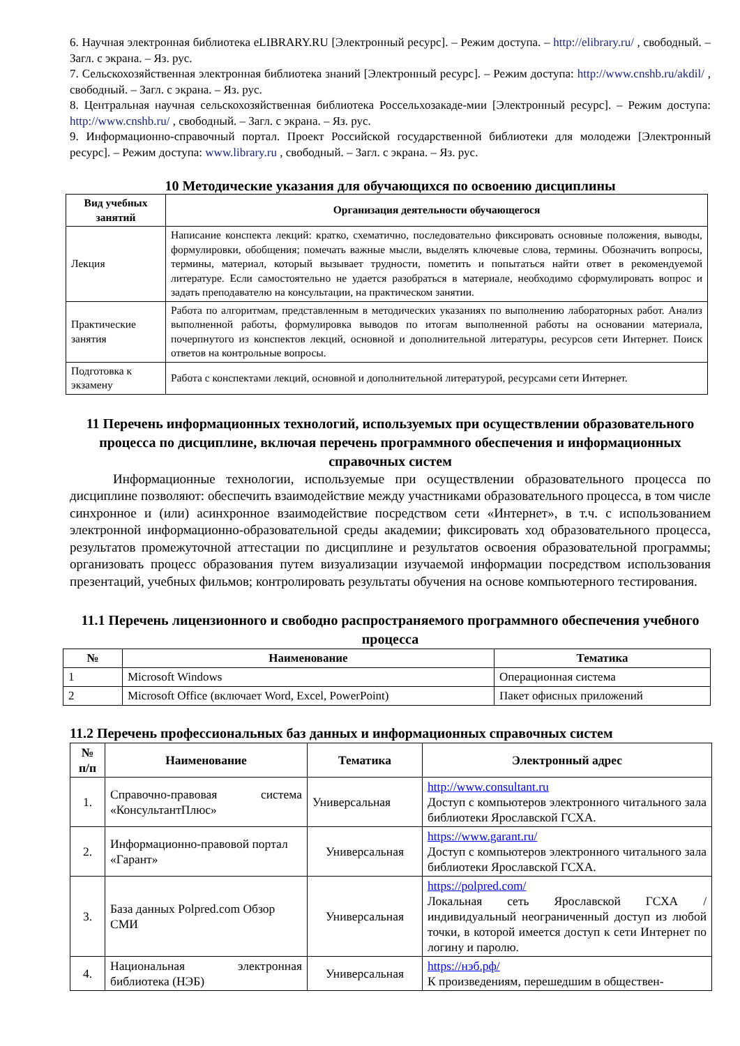6. Научная электронная библиотека eLIBRARY.RU [Электронный ресурс]. – Режим доступа. – http://elibrary.ru/ , свободный. – Загл. с экрана. – Яз. рус.
7. Сельскохозяйственная электронная библиотека знаний [Электронный ресурс]. – Режим доступа: http://www.cnshb.ru/akdil/ , свободный. – Загл. с экрана. – Яз. рус.
8. Центральная научная сельскохозяйственная библиотека Россельхозакаде-мии [Электронный ресурс]. – Режим доступа: http://www.cnshb.ru/ , свободный. – Загл. с экрана. – Яз. рус.
9. Информационно-справочный портал. Проект Российской государственной библиотеки для молодежи [Электронный ресурс]. – Режим доступа: www.library.ru , свободный. – Загл. с экрана. – Яз. рус.
10 Методические указания для обучающихся по освоению дисциплины
| Вид учебных занятий | Организация деятельности обучающегося |
| --- | --- |
| Лекция | Написание конспекта лекций: кратко, схематично, последовательно фиксировать основные положения, выводы, формулировки, обобщения; помечать важные мысли, выделять ключевые слова, термины. Обозначить вопросы, термины, материал, который вызывает трудности, пометить и попытаться найти ответ в рекомендуемой литературе. Если самостоятельно не удается разобраться в материале, необходимо сформулировать вопрос и задать преподавателю на консультации, на практическом занятии. |
| Практические занятия | Работа по алгоритмам, представленным в методических указаниях по выполнению лабораторных работ. Анализ выполненной работы, формулировка выводов по итогам выполненной работы на основании материала, почерпнутого из конспектов лекций, основной и дополнительной литературы, ресурсов сети Интернет. Поиск ответов на контрольные вопросы. |
| Подготовка к экзамену | Работа с конспектами лекций, основной и дополнительной литературой, ресурсами сети Интернет. |
11 Перечень информационных технологий, используемых при осуществлении образовательного процесса по дисциплине, включая перечень программного обеспечения и информационных справочных систем
Информационные технологии, используемые при осуществлении образовательного процесса по дисциплине позволяют: обеспечить взаимодействие между участниками образовательного процесса, в том числе синхронное и (или) асинхронное взаимодействие посредством сети «Интернет», в т.ч. с использованием электронной информационно-образовательной среды академии; фиксировать ход образовательного процесса, результатов промежуточной аттестации по дисциплине и результатов освоения образовательной программы; организовать процесс образования путем визуализации изучаемой информации посредством использования презентаций, учебных фильмов; контролировать результаты обучения на основе компьютерного тестирования.
11.1 Перечень лицензионного и свободно распространяемого программного обеспечения учебного процесса
| № | Наименование | Тематика |
| --- | --- | --- |
| 1 | Microsoft Windows | Операционная система |
| 2 | Microsoft Office (включает Word, Excel, PowerPoint) | Пакет офисных приложений |
11.2 Перечень профессиональных баз данных и информационных справочных систем
| № п/п | Наименование | Тематика | Электронный адрес |
| --- | --- | --- | --- |
| 1. | Справочно-правовая система «КонсультантПлюс» | Универсальная | http://www.consultant.ru Доступ с компьютеров электронного читального зала библиотеки Ярославской ГСХА. |
| 2. | Информационно-правовой портал «Гарант» | Универсальная | https://www.garant.ru/ Доступ с компьютеров электронного читального зала библиотеки Ярославской ГСХА. |
| 3. | База данных Polpred.com Обзор СМИ | Универсальная | https://polpred.com/ Локальная сеть Ярославской ГСХА / индивидуальный неограниченный доступ из любой точки, в которой имеется доступ к сети Интернет по логину и паролю. |
| 4. | Национальная электронная библиотека (НЭБ) | Универсальная | https://нэб.рф/ К произведениям, перешедшим в обществен- |